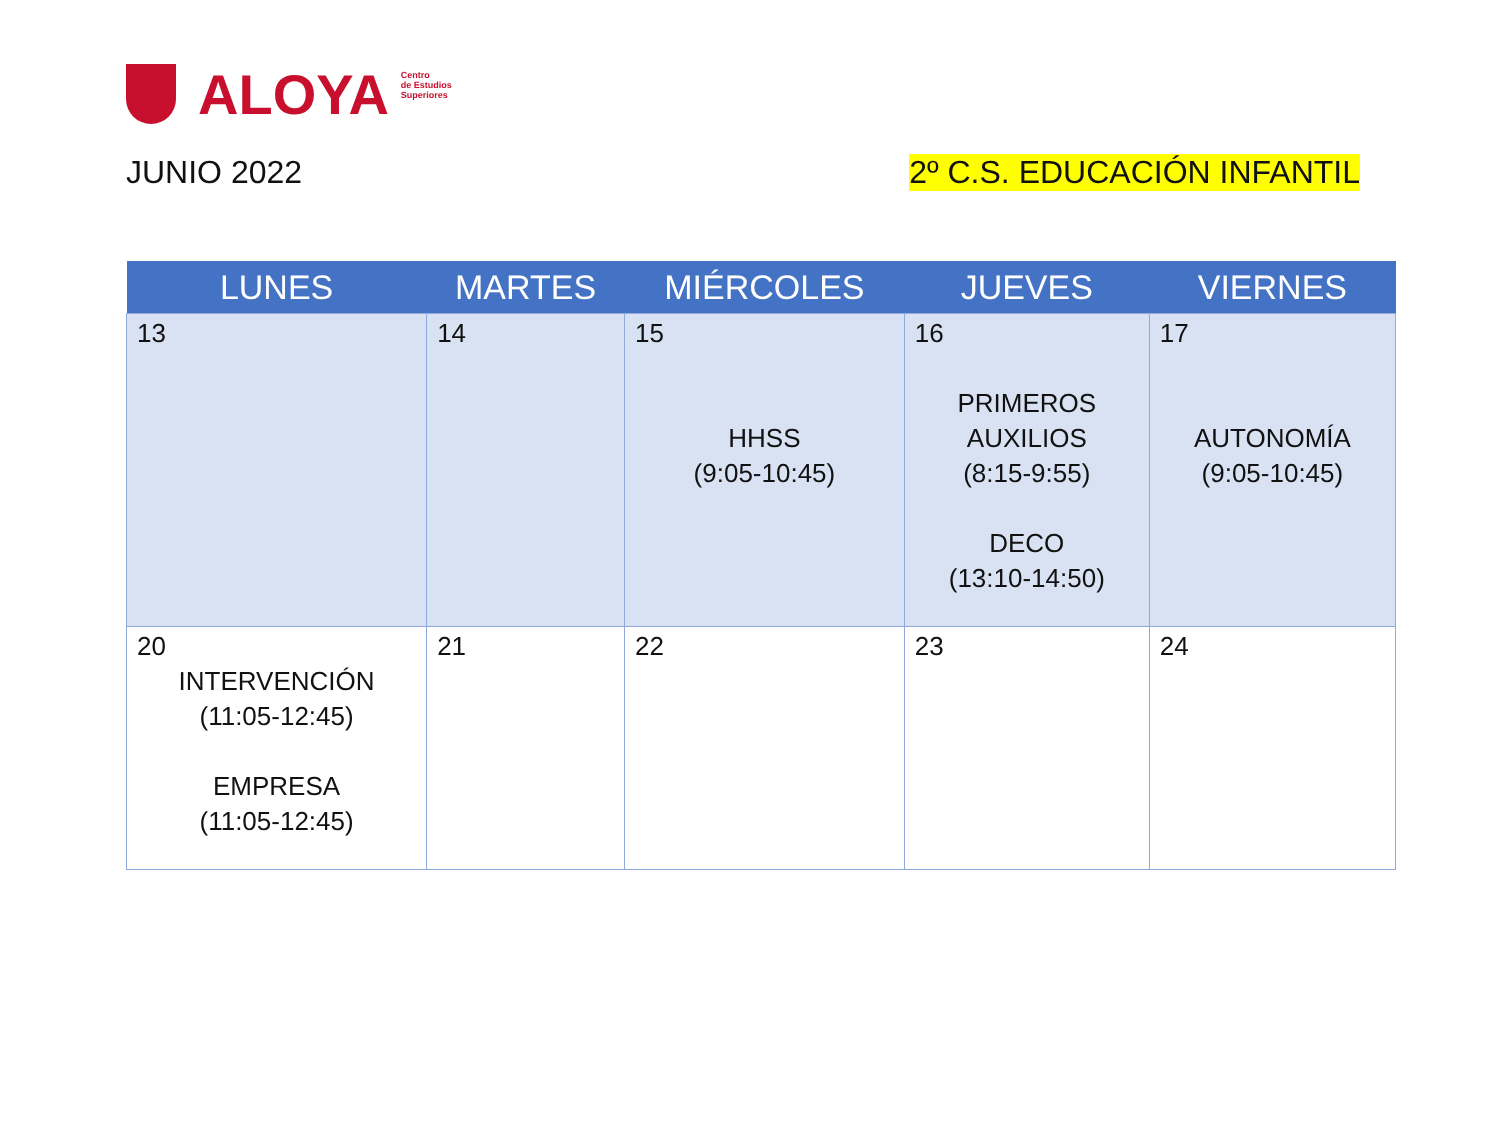ALOYA
Centro
de Estudios
Superiores
JUNIO 2022 2º C.S. EDUCACIÓN INFANTIL
| LUNES | MARTES | MIÉRCOLES | JUEVES | VIERNES |
| --- | --- | --- | --- | --- |
| 13 | 14 | 15 HHSS (9:05-10:45) | 16 PRIMEROS AUXILIOS (8:15-9:55) DECO (13:10-14:50) | 17 AUTONOMÍA (9:05-10:45) |
| 20 INTERVENCIÓN (11:05-12:45) EMPRESA (11:05-12:45) | 21 | 22 | 23 | 24 |